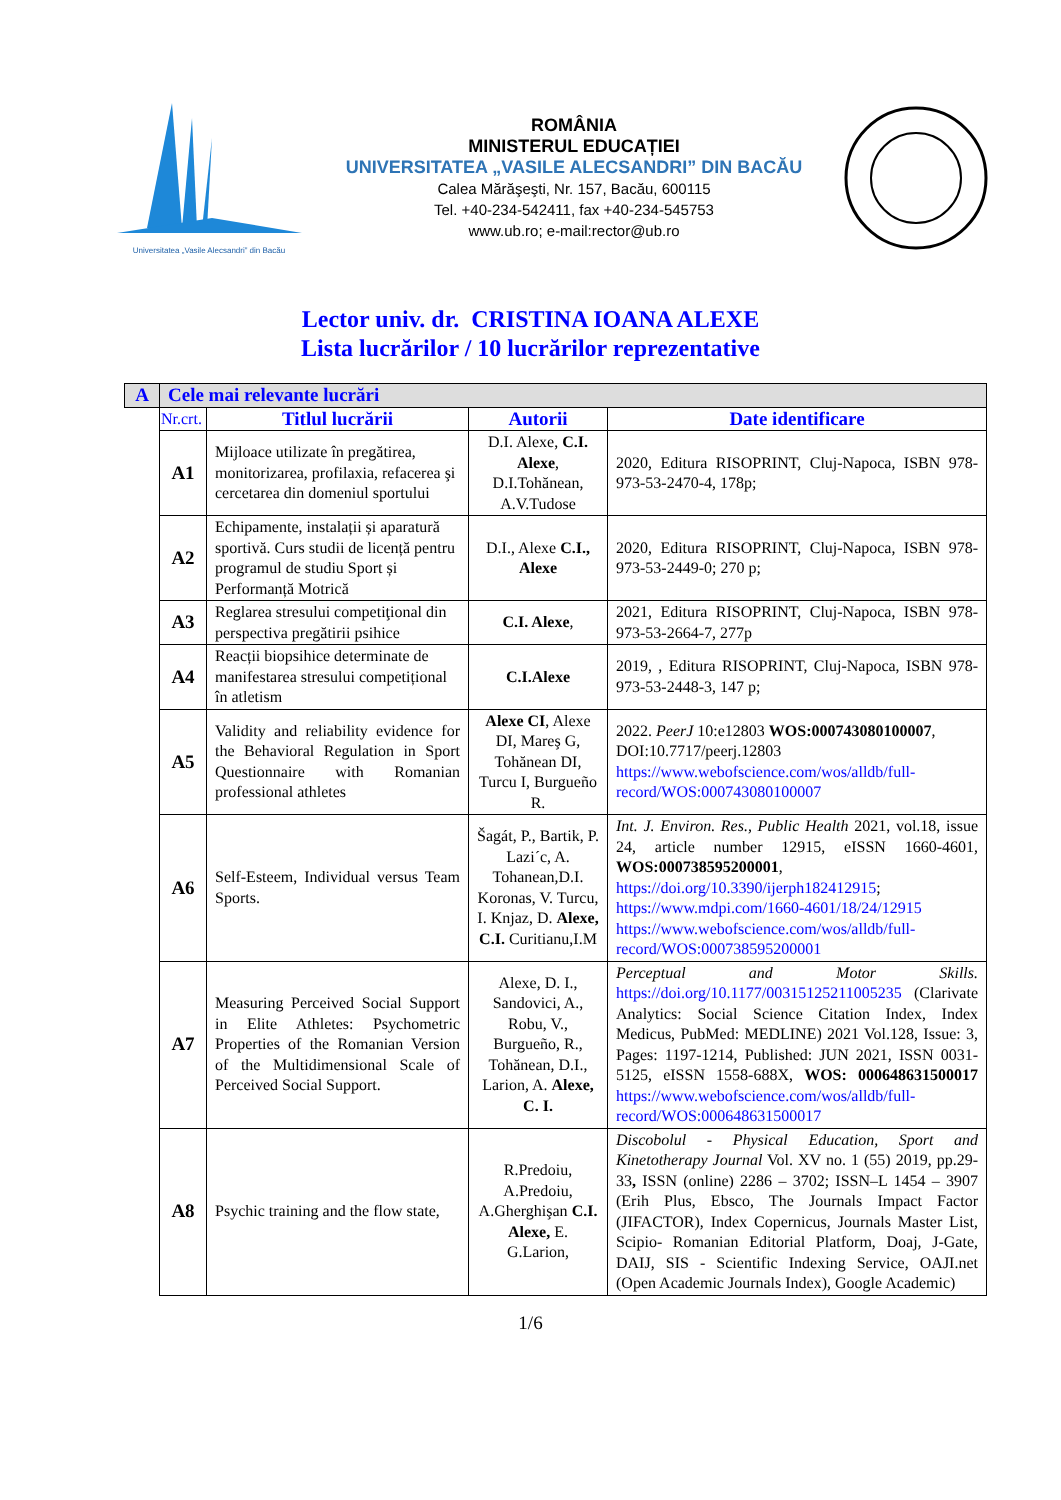Universitatea „Vasile Alecsandri” din Bacău
ROMÂNIA
MINISTERUL EDUCAȚIEI
UNIVERSITATEA „VASILE ALECSANDRI” DIN BACĂU
Calea Mărăşeşti, Nr. 157, Bacău, 600115
Tel. +40-234-542411, fax +40-234-545753
www.ub.ro; e-mail:rector@ub.ro
Lector univ. dr. CRISTINA IOANA ALEXE
Lista lucrărilor / 10 lucrărilor reprezentative
| A | Cele mai relevante lucrări | | | |
| --- | --- | --- | --- | --- |
| | Nr.crt. | Titlul lucrării | Autorii | Date identificare |
| | A1 | Mijloace utilizate în pregătirea, monitorizarea, profilaxia, refacerea şi cercetarea din domeniul sportului | D.I. Alexe, C.I. Alexe , D.I.Tohănean, A.V.Tudose | 2020, Editura RISOPRINT, Cluj-Napoca, ISBN 978-973-53-2470-4, 178p; |
| | A2 | Echipamente, instalații și aparatură sportivă. Curs studii de licență pentru programul de studiu Sport și Performanță Motrică | D.I., Alexe C.I., Alexe | 2020, Editura RISOPRINT, Cluj-Napoca, ISBN 978-973-53-2449-0; 270 p; |
| | A3 | Reglarea stresului competiţional din perspectiva pregătirii psihice | C.I. Alexe , | 2021, Editura RISOPRINT, Cluj-Napoca, ISBN 978-973-53-2664-7, 277p |
| | A4 | Reacții biopsihice determinate de manifestarea stresului competițional în atletism | C.I.Alexe | 2019, , Editura RISOPRINT, Cluj-Napoca, ISBN 978-973-53-2448-3, 147 p; |
| | A5 | Validity and reliability evidence for the Behavioral Regulation in Sport Questionnaire with Romanian professional athletes | Alexe CI , Alexe DI, Mareş G, Tohănean DI, Turcu I, Burgueño R. | 2022. PeerJ 10:e12803 WOS:000743080100007 , DOI:10.7717/peerj.12803 https://www.webofscience.com/wos/alldb/full-record/WOS:000743080100007 |
| | A6 | Self-Esteem, Individual versus Team Sports. | Šagát, P., Bartik, P. Lazi´c, A. Tohanean,D.I. Koronas, V. Turcu, I. Knjaz, D. Alexe, C.I. Curitianu,I.M | Int. J. Environ. Res., Public Health 2021, vol.18, issue 24, article number 12915, eISSN 1660-4601, WOS:000738595200001 , https://doi.org/10.3390/ijerph182412915 ; https://www.mdpi.com/1660-4601/18/24/12915 https://www.webofscience.com/wos/alldb/full-record/WOS:000738595200001 |
| | A7 | Measuring Perceived Social Support in Elite Athletes: Psychometric Properties of the Romanian Version of the Multidimensional Scale of Perceived Social Support. | Alexe, D. I., Sandovici, A., Robu, V., Burgueño, R., Tohănean, D.I., Larion, A. Alexe, C. I. | Perceptual and Motor Skills. https://doi.org/10.1177/00315125211005235 (Clarivate Analytics: Social Science Citation Index, Index Medicus, PubMed: MEDLINE) 2021 Vol.128, Issue: 3, Pages: 1197-1214, Published: JUN 2021, ISSN 0031-5125, eISSN 1558-688X, WOS: 000648631500017 https://www.webofscience.com/wos/alldb/full-record/WOS:000648631500017 |
| | A8 | Psychic training and the flow state, | R.Predoiu, A.Predoiu, A.Gherghişan C.I. Alexe, E. G.Larion, | Discobolul - Physical Education, Sport and Kinetotherapy Journal Vol. XV no. 1 (55) 2019, pp.29-33 , ISSN (online) 2286 – 3702; ISSN–L 1454 – 3907 (Erih Plus, Ebsco, The Journals Impact Factor (JIFACTOR), Index Copernicus, Journals Master List, Scipio- Romanian Editorial Platform, Doaj, J-Gate, DAIJ, SIS - Scientific Indexing Service, OAJI.net (Open Academic Journals Index), Google Academic) |
1/6